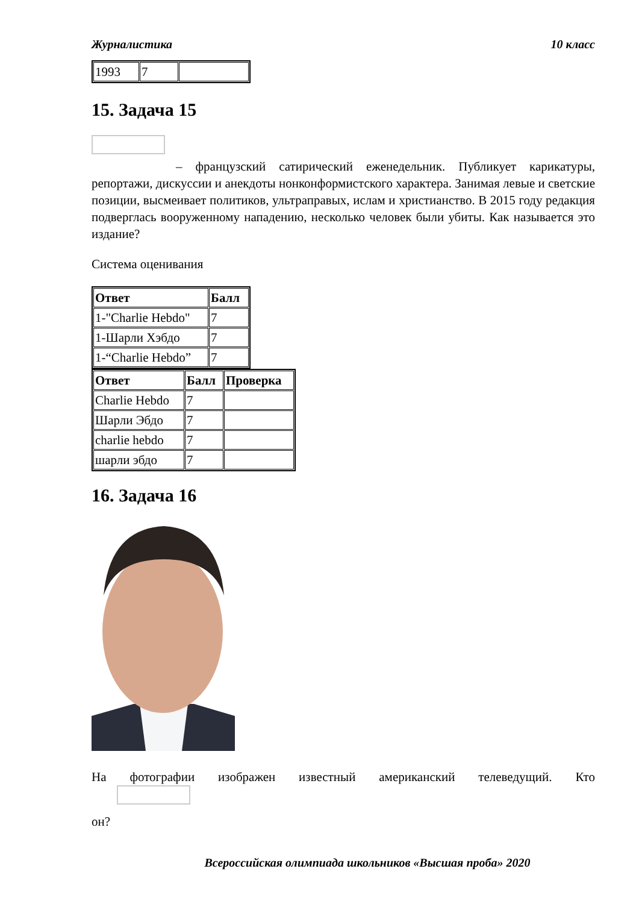Журналистика 10 класс
| 1993 | 7 | |
15. Задача 15
– французский сатирический еженедельник. Публикует карикатуры, репортажи, дискуссии и анекдоты нонконформистского характера. Занимая левые и светские позиции, высмеивает политиков, ультраправых, ислам и христианство. В 2015 году редакция подверглась вооруженному нападению, несколько человек были убиты. Как называется это издание?
Система оценивания
| Ответ | Балл |
| --- | --- |
| 1-"Charlie Hebdo" | 7 |
| 1-Шарли Хэбдо | 7 |
| 1-“Charlie Hebdo” | 7 |
| Ответ | Балл | Проверка |
| --- | --- | --- |
| Charlie Hebdo | 7 | |
| Шарли Эбдо | 7 | |
| charlie hebdo | 7 | |
| шарли эбдо | 7 | |
16. Задача 16
На фотографии изображен известный американский телеведущий. Кто
он?
Всероссийская олимпиада школьников «Высшая проба» 2020